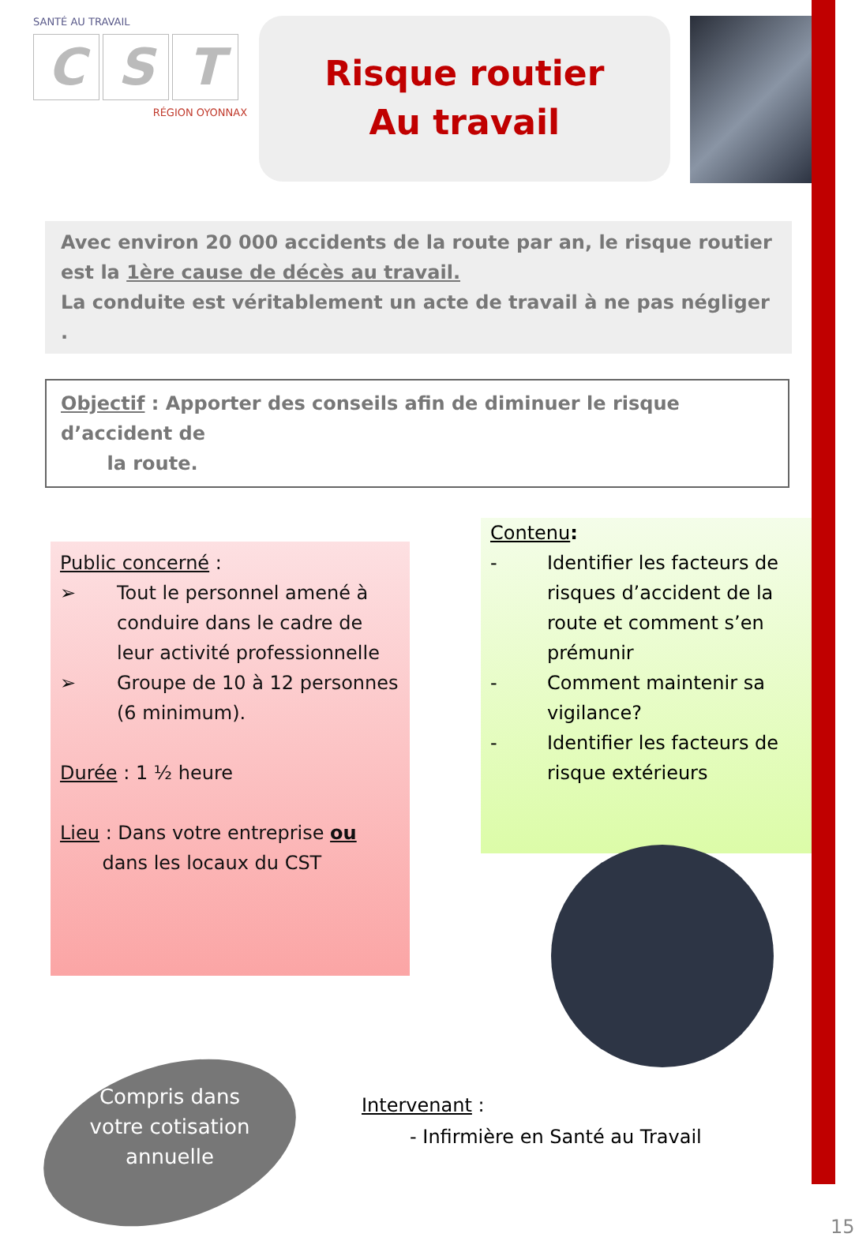SANTÉ AU TRAVAIL
C S T
RÉGION OYONNAX
Risque routier
Au travail
Avec environ 20 000 accidents de la route par an, le risque routier est la 1ère cause de décès au travail.
La conduite est véritablement un acte de travail à ne pas négliger .
Objectif : Apporter des conseils afin de diminuer le risque d’accident de
la route.
Public concerné :
➢ Tout le personnel amené à conduire dans le cadre de leur activité professionnelle
➢ Groupe de 10 à 12 personnes (6 minimum).
Durée : 1 ½ heure
Lieu : Dans votre entreprise ou
dans les locaux du CST
Contenu:
- Identifier les facteurs de risques d’accident de la route et comment s’en prémunir
- Comment maintenir sa vigilance?
- Identifier les facteurs de risque extérieurs
Compris dans votre cotisation annuelle
Intervenant :
- Infirmière en Santé au Travail
15